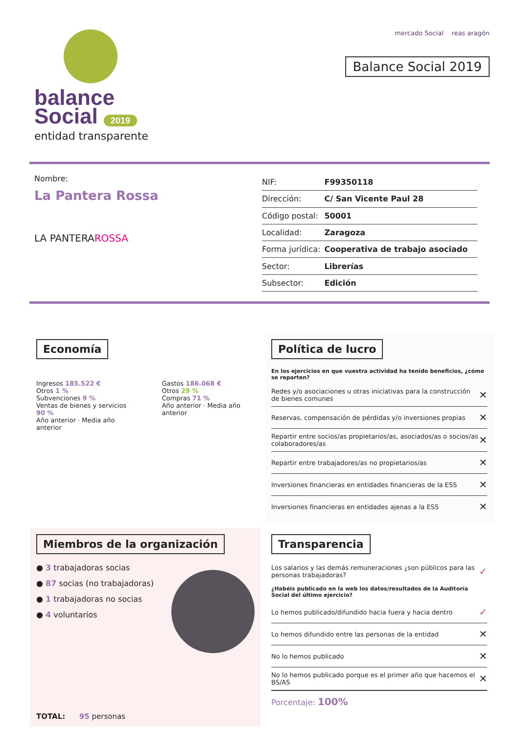balance
Social 2019
entidad transparente
mercado Social reas aragón
Balance Social 2019
Nombre:
La Pantera Rossa
LA PANTERAROSSA
| NIF: | F99350118 |
| Dirección: | C/ San Vicente Paul 28 |
| Código postal: | 50001 |
| Localidad: | Zaragoza |
| Forma jurídica: | Cooperativa de trabajo asociado |
| Sector: | Librerías |
| Subsector: | Edición |
Economía
Ingresos 185.522 €
Otros 1 %
Subvenciones 9 %
Ventas de bienes y servicios 90 %
Año anterior · Media año anterior
Gastos 186.068 €
Otros 29 %
Compras 71 %
Año anterior · Media año anterior
Política de lucro
En los ejercicios en que vuestra actividad ha tenido beneficios, ¿cómo se reparten?
Redes y/o asociaciones u otras iniciativas para la construcción de bienes comunes ✕
Reservas, compensación de pérdidas y/o inversiones propias ✕
Repartir entre socios/as propietarios/as, asociados/as o socios/as colaboradores/as ✕
Repartir entre trabajadores/as no propietarios/as ✕
Inversiones financieras en entidades financieras de la ESS ✕
Inversiones financieras en entidades ajenas a la ESS ✕
Miembros de la organización
● 3 trabajadoras socias
● 87 socias (no trabajadoras)
● 1 trabajadoras no socias
● 4 voluntarios
TOTAL: 95 personas
Transparencia
Los salarios y las demás remuneraciones ¿son públicos para las personas trabajadoras? ✓
¿Habéis publicado en la web los datos/resultados de la Auditoría Social del último ejercicio?
Lo hemos publicado/difundido hacia fuera y hacia dentro ✓
Lo hemos difundido entre las personas de la entidad ✕
No lo hemos publicado ✕
No lo hemos publicado porque es el primer año que hacemos el BS/AS ✕
Porcentaje: 100%